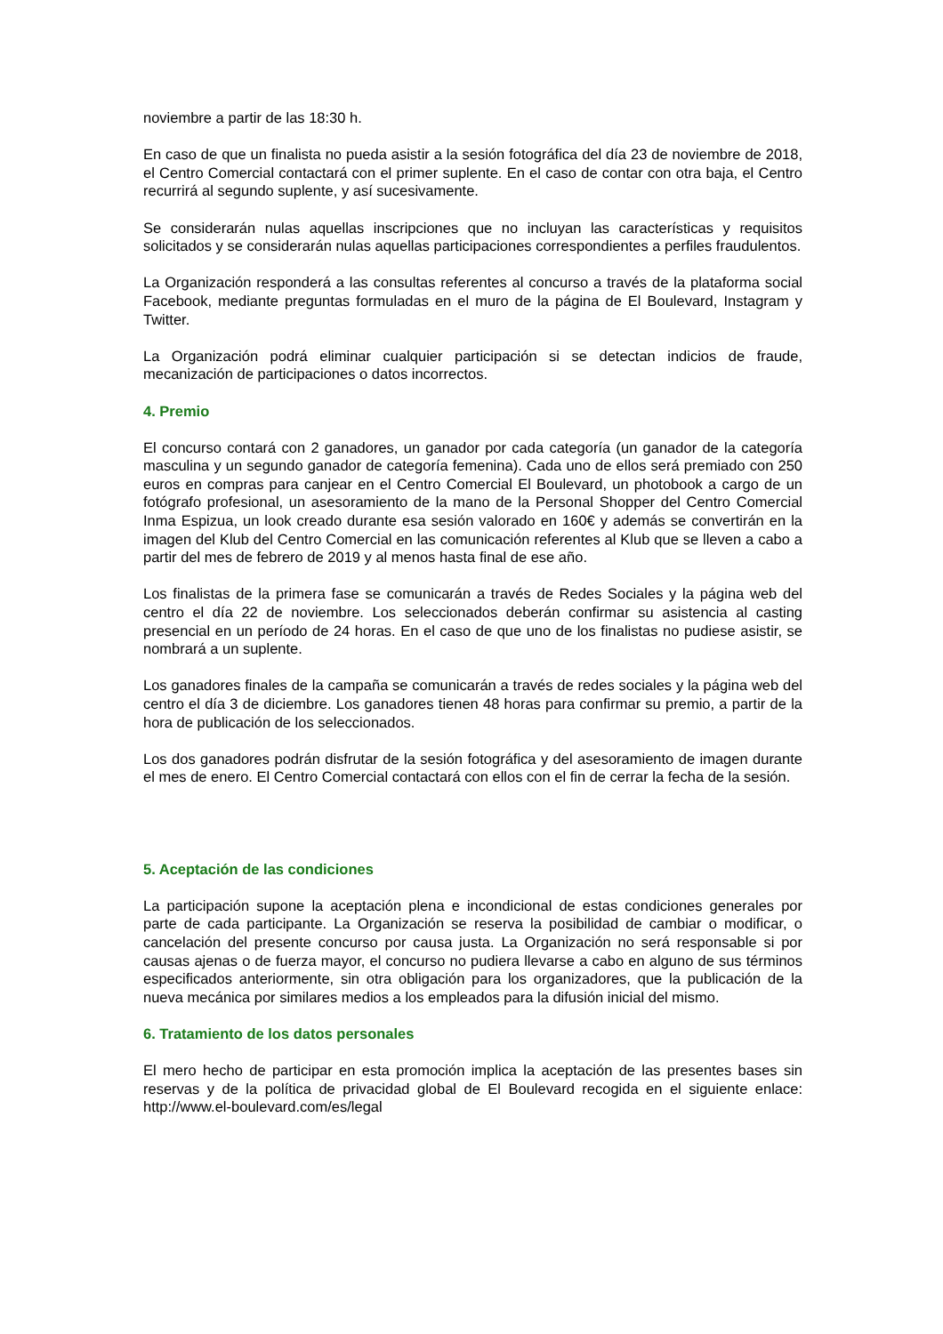noviembre a partir de las 18:30 h.
En caso de que un finalista no pueda asistir a la sesión fotográfica del día 23 de noviembre de 2018, el Centro Comercial contactará con el primer suplente. En el caso de contar con otra baja, el Centro recurrirá al segundo suplente, y así sucesivamente.
Se considerarán nulas aquellas inscripciones que no incluyan las características y requisitos solicitados y se considerarán nulas aquellas participaciones correspondientes a perfiles fraudulentos.
La Organización responderá a las consultas referentes al concurso a través de la plataforma social Facebook, mediante preguntas formuladas en el muro de la página de El Boulevard, Instagram y Twitter.
La Organización podrá eliminar cualquier participación si se detectan indicios de fraude, mecanización de participaciones o datos incorrectos.
4. Premio
El concurso contará con 2 ganadores, un ganador por cada categoría (un ganador de la categoría masculina y un segundo ganador de categoría femenina). Cada uno de ellos será premiado con 250 euros en compras para canjear en el Centro Comercial El Boulevard, un photobook a cargo de un fotógrafo profesional, un asesoramiento de la mano de la Personal Shopper del Centro Comercial Inma Espizua, un look creado durante esa sesión valorado en 160€ y además se convertirán en la imagen del Klub del Centro Comercial en las comunicación referentes al Klub que se lleven a cabo a partir del mes de febrero de 2019 y al menos hasta final de ese año.
Los finalistas de la primera fase se comunicarán a través de Redes Sociales y la página web del centro el día 22 de noviembre. Los seleccionados deberán confirmar su asistencia al casting presencial en un período de 24 horas. En el caso de que uno de los finalistas no pudiese asistir, se nombrará a un suplente.
Los ganadores finales de la campaña se comunicarán a través de redes sociales y la página web del centro el día 3 de diciembre. Los ganadores tienen 48 horas para confirmar su premio, a partir de la hora de publicación de los seleccionados.
Los dos ganadores podrán disfrutar de la sesión fotográfica y del asesoramiento de imagen durante el mes de enero. El Centro Comercial contactará con ellos con el fin de cerrar la fecha de la sesión.
5. Aceptación de las condiciones
La participación supone la aceptación plena e incondicional de estas condiciones generales por parte de cada participante. La Organización se reserva la posibilidad de cambiar o modificar, o cancelación del presente concurso por causa justa. La Organización no será responsable si por causas ajenas o de fuerza mayor, el concurso no pudiera llevarse a cabo en alguno de sus términos especificados anteriormente, sin otra obligación para los organizadores, que la publicación de la nueva mecánica por similares medios a los empleados para la difusión inicial del mismo.
6. Tratamiento de los datos personales
El mero hecho de participar en esta promoción implica la aceptación de las presentes bases sin reservas y de la política de privacidad global de El Boulevard recogida en el siguiente enlace: http://www.el-boulevard.com/es/legal